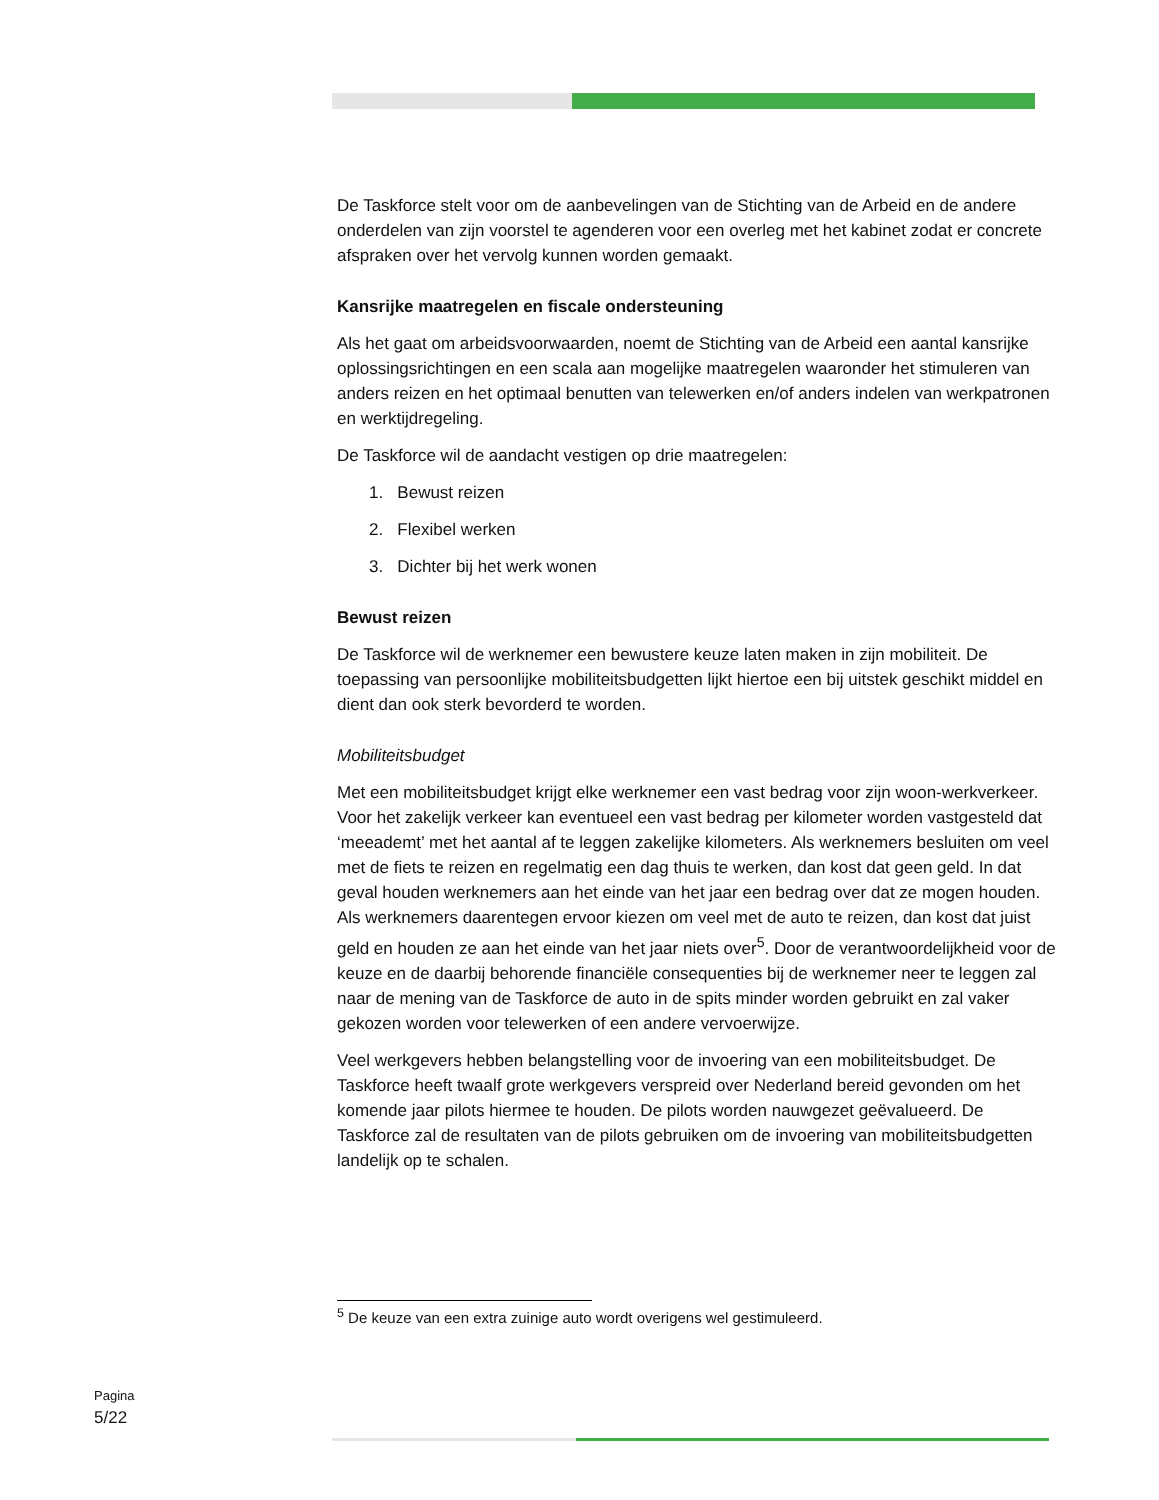De Taskforce stelt voor om de aanbevelingen van de Stichting van de Arbeid en de andere onderdelen van zijn voorstel te agenderen voor een overleg met het kabinet zodat er concrete afspraken over het vervolg kunnen worden gemaakt.
Kansrijke maatregelen en fiscale ondersteuning
Als het gaat om arbeidsvoorwaarden, noemt de Stichting van de Arbeid een aantal kansrijke oplossingsrichtingen en een scala aan mogelijke maatregelen waaronder het stimuleren van anders reizen en het optimaal benutten van telewerken en/of anders indelen van werkpatronen en werktijdregeling.
De Taskforce wil de aandacht vestigen op drie maatregelen:
1. Bewust reizen
2. Flexibel werken
3. Dichter bij het werk wonen
Bewust reizen
De Taskforce wil de werknemer een bewustere keuze laten maken in zijn mobiliteit. De toepassing van persoonlijke mobiliteitsbudgetten lijkt hiertoe een bij uitstek geschikt middel en dient dan ook sterk bevorderd te worden.
Mobiliteitsbudget
Met een mobiliteitsbudget krijgt elke werknemer een vast bedrag voor zijn woon-werkverkeer. Voor het zakelijk verkeer kan eventueel een vast bedrag per kilometer worden vastgesteld dat ‘meeademt’ met het aantal af te leggen zakelijke kilometers. Als werknemers besluiten om veel met de fiets te reizen en regelmatig een dag thuis te werken, dan kost dat geen geld. In dat geval houden werknemers aan het einde van het jaar een bedrag over dat ze mogen houden. Als werknemers daarentegen ervoor kiezen om veel met de auto te reizen, dan kost dat juist geld en houden ze aan het einde van het jaar niets over<sup>5</sup>. Door de verantwoordelijkheid voor de keuze en de daarbij behorende financiële consequenties bij de werknemer neer te leggen zal naar de mening van de Taskforce de auto in de spits minder worden gebruikt en zal vaker gekozen worden voor telewerken of een andere vervoerwijze.
Veel werkgevers hebben belangstelling voor de invoering van een mobiliteitsbudget. De Taskforce heeft twaalf grote werkgevers verspreid over Nederland bereid gevonden om het komende jaar pilots hiermee te houden. De pilots worden nauwgezet geëvalueerd. De Taskforce zal de resultaten van de pilots gebruiken om de invoering van mobiliteitsbudgetten landelijk op te schalen.
<sup>5</sup> De keuze van een extra zuinige auto wordt overigens wel gestimuleerd.
Pagina
5/22